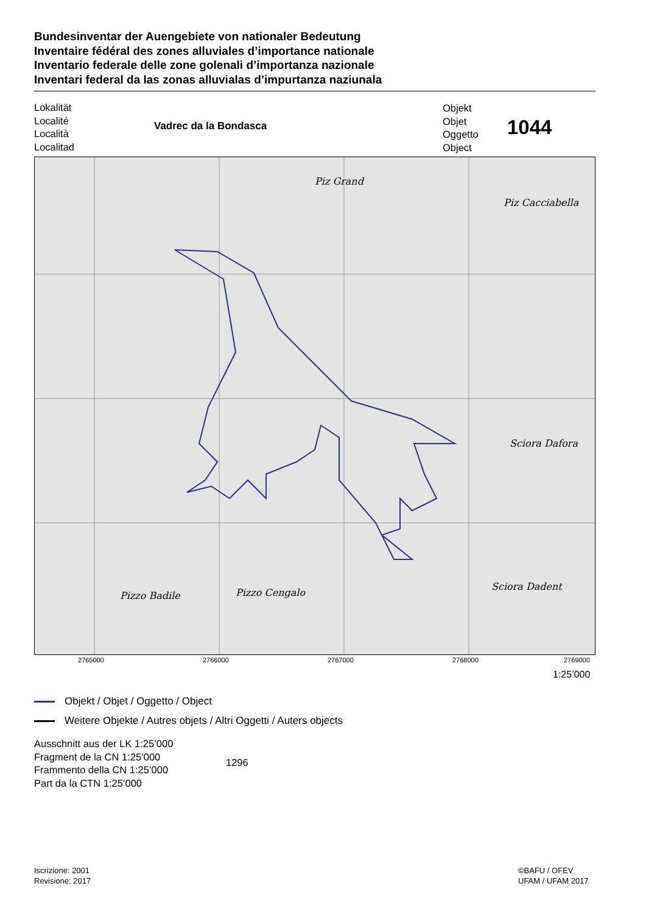Bundesinventar der Auengebiete von nationaler Bedeutung
Inventaire fédéral des zones alluviales d’importance nationale
Inventario federale delle zone golenali d’importanza nazionale
Inventari federal da las zonas alluvialas d’impurtanza naziunala
Lokalität
Localité
Località
Localitad
Vadrec da la Bondasca
Objekt
Objet
Oggetto
Object
1044
Piz Grand
Piz Cacciabella
Sciora Dafora
Sciora Dadent
Pizzo Badile
Pizzo Cengalo
2765000 2766000 2767000 2768000 2769000
1:25’000
Objekt / Objet / Oggetto / Object
Weitere Objekte / Autres objets / Altri Oggetti / Auters objects
Ausschnitt aus der LK 1:25’000
Fragment de la CN 1:25’000
Frammento della CN 1:25’000
Part da la CTN 1:25’000
1296
Iscrizione: 2001
Revisione: 2017
©BAFU / OFEV
UFAM / UFAM 2017